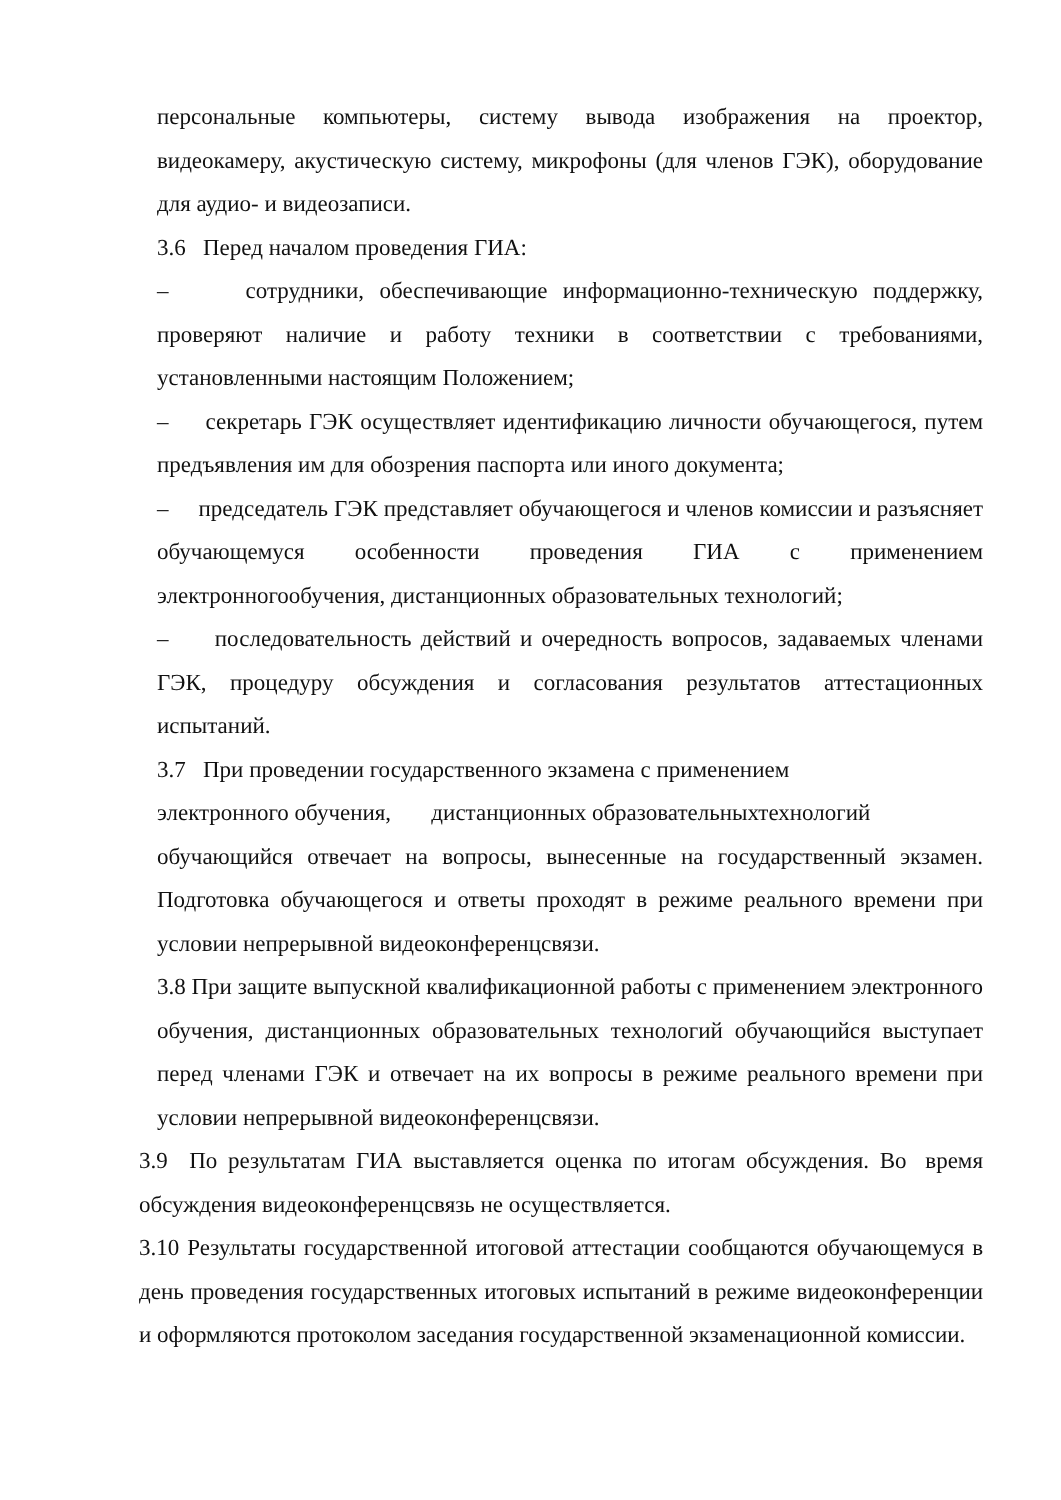персональные компьютеры, систему вывода изображения на проектор, видеокамеру, акустическую систему, микрофоны (для членов ГЭК), оборудование для аудио- и видеозаписи.
3.6 Перед началом проведения ГИА:
– сотрудники, обеспечивающие информационно-техническую поддержку, проверяют наличие и работу техники в соответствии с требованиями, установленными настоящим Положением;
– секретарь ГЭК осуществляет идентификацию личности обучающегося, путем предъявления им для обозрения паспорта или иного документа;
– председатель ГЭК представляет обучающегося и членов комиссии и разъясняет обучающемуся особенности проведения ГИА с применением электронногообучения, дистанционных образовательных технологий;
– последовательность действий и очередность вопросов, задаваемых членами ГЭК, процедуру обсуждения и согласования результатов аттестационных испытаний.
3.7 При проведении государственного экзамена с применением
электронного обучения, дистанционных образовательныхтехнологий
обучающийся отвечает на вопросы, вынесенные на государственный экзамен. Подготовка обучающегося и ответы проходят в режиме реального времени при условии непрерывной видеоконференцсвязи.
3.8 При защите выпускной квалификационной работы с применением электронного обучения, дистанционных образовательных технологий обучающийся выступает перед членами ГЭК и отвечает на их вопросы в режиме реального времени при условии непрерывной видеоконференцсвязи.
3.9 По результатам ГИА выставляется оценка по итогам обсуждения. Во время обсуждения видеоконференцсвязь не осуществляется.
3.10 Результаты государственной итоговой аттестации сообщаются обучающемуся в день проведения государственных итоговых испытаний в режиме видеоконференции и оформляются протоколом заседания государственной экзаменационной комиссии.